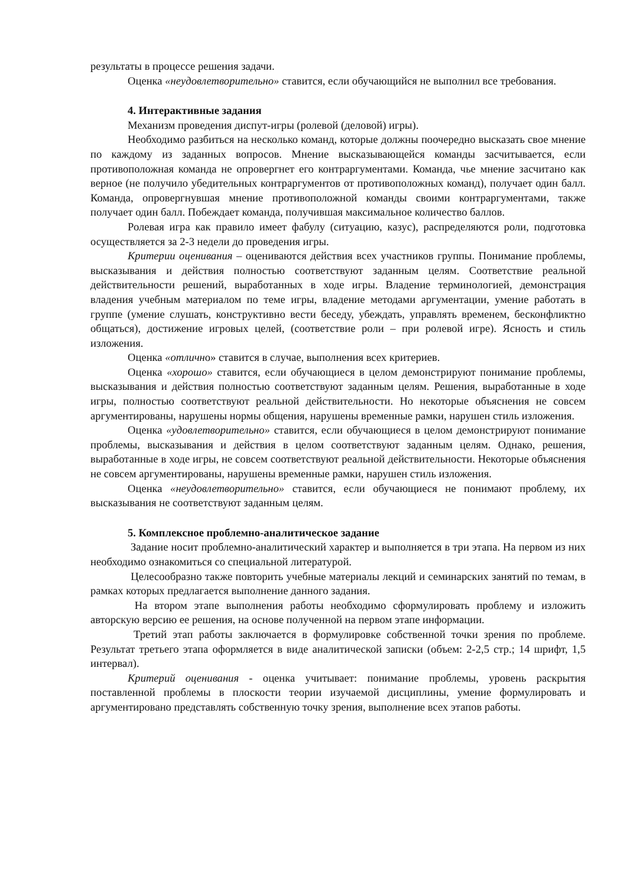результаты в процессе решения задачи.
Оценка «неудовлетворительно» ставится, если обучающийся не выполнил все требования.
4. Интерактивные задания
Механизм проведения диспут-игры (ролевой (деловой) игры).
Необходимо разбиться на несколько команд, которые должны поочередно высказать свое мнение по каждому из заданных вопросов. Мнение высказывающейся команды засчитывается, если противоположная команда не опровергнет его контраргументами. Команда, чье мнение засчитано как верное (не получило убедительных контраргументов от противоположных команд), получает один балл. Команда, опровергнувшая мнение противоположной команды своими контраргументами, также получает один балл. Побеждает команда, получившая максимальное количество баллов.
Ролевая игра как правило имеет фабулу (ситуацию, казус), распределяются роли, подготовка осуществляется за 2-3 недели до проведения игры.
Критерии оценивания – оцениваются действия всех участников группы. Понимание проблемы, высказывания и действия полностью соответствуют заданным целям. Соответствие реальной действительности решений, выработанных в ходе игры. Владение терминологией, демонстрация владения учебным материалом по теме игры, владение методами аргументации, умение работать в группе (умение слушать, конструктивно вести беседу, убеждать, управлять временем, бесконфликтно общаться), достижение игровых целей, (соответствие роли – при ролевой игре). Ясность и стиль изложения.
Оценка «отлично» ставится в случае, выполнения всех критериев.
Оценка «хорошо» ставится, если обучающиеся в целом демонстрируют понимание проблемы, высказывания и действия полностью соответствуют заданным целям. Решения, выработанные в ходе игры, полностью соответствуют реальной действительности. Но некоторые объяснения не совсем аргументированы, нарушены нормы общения, нарушены временные рамки, нарушен стиль изложения.
Оценка «удовлетворительно» ставится, если обучающиеся в целом демонстрируют понимание проблемы, высказывания и действия в целом соответствуют заданным целям. Однако, решения, выработанные в ходе игры, не совсем соответствуют реальной действительности. Некоторые объяснения не совсем аргументированы, нарушены временные рамки, нарушен стиль изложения.
Оценка «неудовлетворительно» ставится, если обучающиеся не понимают проблему, их высказывания не соответствуют заданным целям.
5. Комплексное проблемно-аналитическое задание
Задание носит проблемно-аналитический характер и выполняется в три этапа. На первом из них необходимо ознакомиться со специальной литературой.
Целесообразно также повторить учебные материалы лекций и семинарских занятий по темам, в рамках которых предлагается выполнение данного задания.
На втором этапе выполнения работы необходимо сформулировать проблему и изложить авторскую версию ее решения, на основе полученной на первом этапе информации.
Третий этап работы заключается в формулировке собственной точки зрения по проблеме. Результат третьего этапа оформляется в виде аналитической записки (объем: 2-2,5 стр.; 14 шрифт, 1,5 интервал).
Критерий оценивания - оценка учитывает: понимание проблемы, уровень раскрытия поставленной проблемы в плоскости теории изучаемой дисциплины, умение формулировать и аргументировано представлять собственную точку зрения, выполнение всех этапов работы.